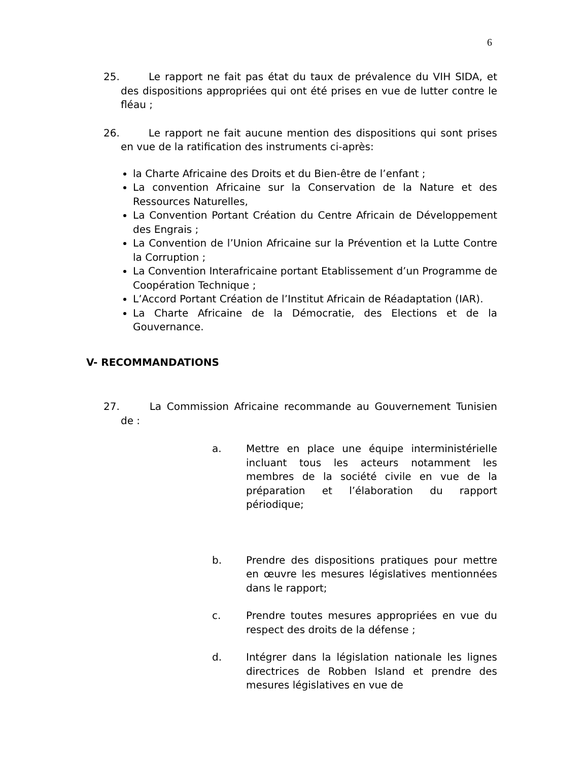6
25. Le rapport ne fait pas état du taux de prévalence du VIH SIDA, et des dispositions appropriées qui ont été prises en vue de lutter contre le fléau ;
26. Le rapport ne fait aucune mention des dispositions qui sont prises en vue de la ratification des instruments ci-après:
la Charte Africaine des Droits et du Bien-être de l’enfant ;
La convention Africaine sur la Conservation de la Nature et des Ressources Naturelles,
La Convention Portant Création du Centre Africain de Développement des Engrais ;
La Convention de l’Union Africaine sur la Prévention et la Lutte Contre la Corruption ;
La Convention Interafricaine portant Etablissement d’un Programme de Coopération Technique ;
L’Accord Portant Création de l’Institut Africain de Réadaptation (IAR).
La Charte Africaine de la Démocratie, des Elections et de la Gouvernance.
V- RECOMMANDATIONS
27. La Commission Africaine recommande au Gouvernement Tunisien de :
a. Mettre en place une équipe interministérielle incluant tous les acteurs notamment les membres de la société civile en vue de la préparation et l’élaboration du rapport périodique;
b. Prendre des dispositions pratiques pour mettre en œuvre les mesures législatives mentionnées dans le rapport;
c. Prendre toutes mesures appropriées en vue du respect des droits de la défense ;
d. Intégrer dans la législation nationale les lignes directrices de Robben Island et prendre des mesures législatives en vue de